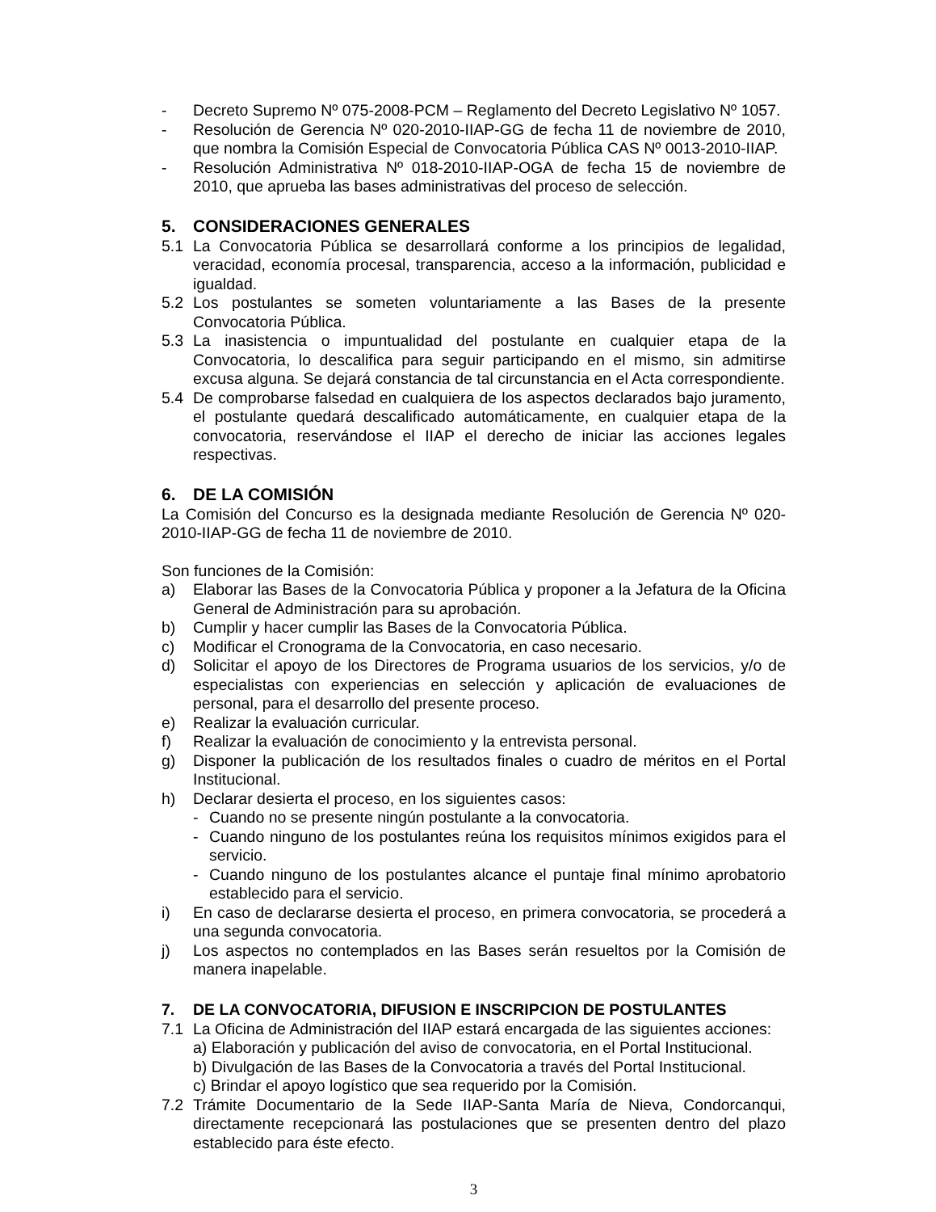- Decreto Supremo Nº 075-2008-PCM – Reglamento del Decreto Legislativo Nº 1057.
- Resolución de Gerencia Nº 020-2010-IIAP-GG de fecha 11 de noviembre de 2010, que nombra la Comisión Especial de Convocatoria Pública CAS Nº 0013-2010-IIAP.
- Resolución Administrativa Nº 018-2010-IIAP-OGA de fecha 15 de noviembre de 2010, que aprueba las bases administrativas del proceso de selección.
5. CONSIDERACIONES GENERALES
5.1 La Convocatoria Pública se desarrollará conforme a los principios de legalidad, veracidad, economía procesal, transparencia, acceso a la información, publicidad e igualdad.
5.2 Los postulantes se someten voluntariamente a las Bases de la presente Convocatoria Pública.
5.3 La inasistencia o impuntualidad del postulante en cualquier etapa de la Convocatoria, lo descalifica para seguir participando en el mismo, sin admitirse excusa alguna. Se dejará constancia de tal circunstancia en el Acta correspondiente.
5.4 De comprobarse falsedad en cualquiera de los aspectos declarados bajo juramento, el postulante quedará descalificado automáticamente, en cualquier etapa de la convocatoria, reservándose el IIAP el derecho de iniciar las acciones legales respectivas.
6. DE LA COMISIÓN
La Comisión del Concurso es la designada mediante Resolución de Gerencia Nº 020-2010-IIAP-GG de fecha 11 de noviembre de 2010.
Son funciones de la Comisión:
a) Elaborar las Bases de la Convocatoria Pública y proponer a la Jefatura de la Oficina General de Administración para su aprobación.
b) Cumplir y hacer cumplir las Bases de la Convocatoria Pública.
c) Modificar el Cronograma de la Convocatoria, en caso necesario.
d) Solicitar el apoyo de los Directores de Programa usuarios de los servicios, y/o de especialistas con experiencias en selección y aplicación de evaluaciones de personal, para el desarrollo del presente proceso.
e) Realizar la evaluación curricular.
f) Realizar la evaluación de conocimiento y la entrevista personal.
g) Disponer la publicación de los resultados finales o cuadro de méritos en el Portal Institucional.
h) Declarar desierta el proceso, en los siguientes casos:
- Cuando no se presente ningún postulante a la convocatoria.
- Cuando ninguno de los postulantes reúna los requisitos mínimos exigidos para el servicio.
- Cuando ninguno de los postulantes alcance el puntaje final mínimo aprobatorio establecido para el servicio.
i) En caso de declararse desierta el proceso, en primera convocatoria, se procederá a una segunda convocatoria.
j) Los aspectos no contemplados en las Bases serán resueltos por la Comisión de manera inapelable.
7. DE LA CONVOCATORIA, DIFUSION E INSCRIPCION DE POSTULANTES
7.1 La Oficina de Administración del IIAP estará encargada de las siguientes acciones:
a) Elaboración y publicación del aviso de convocatoria, en el Portal Institucional.
b) Divulgación de las Bases de la Convocatoria a través del Portal Institucional.
c) Brindar el apoyo logístico que sea requerido por la Comisión.
7.2 Trámite Documentario de la Sede IIAP-Santa María de Nieva, Condorcanqui, directamente recepcionará las postulaciones que se presenten dentro del plazo establecido para éste efecto.
3